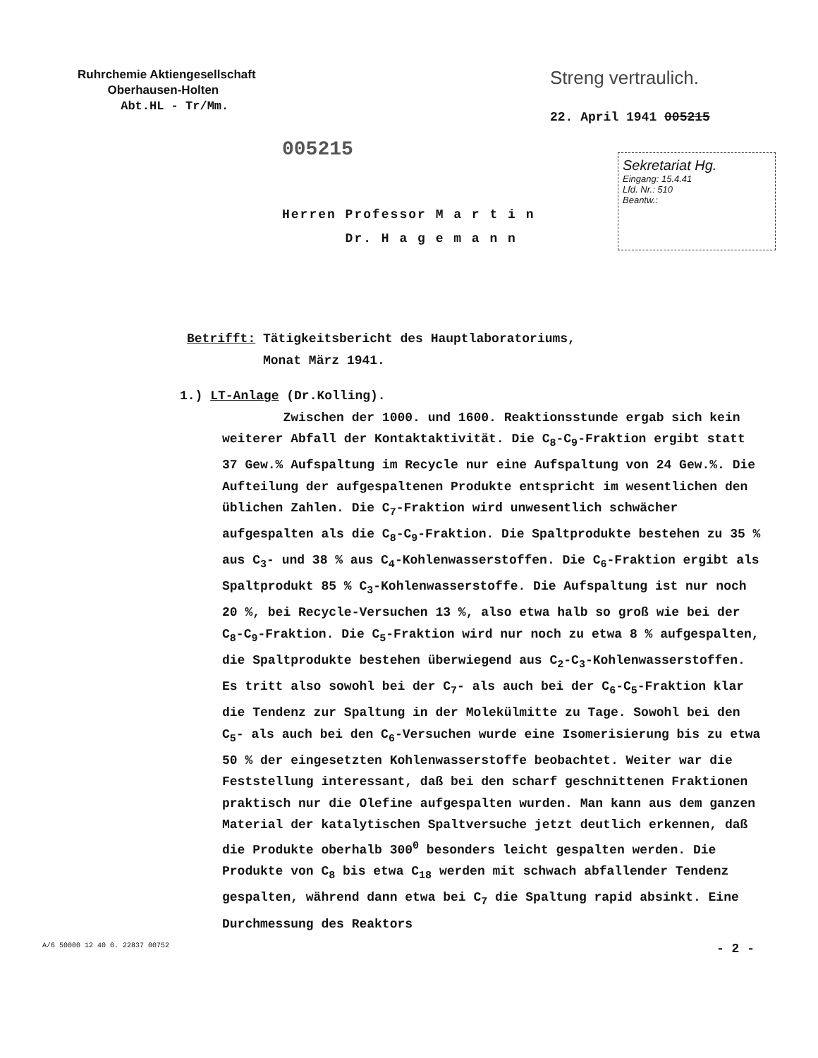Ruhrchemie Aktiengesellschaft
Oberhausen-Holten
Abt.HL - Tr/Mm.
Streng vertraulich.
22. April 1941 005215
005215
Herren Professor M a r t i n
Dr. H a g e m a n n
Sekretariat Hg.
Eingang: 15.4.41
Lfd. Nr.: 510
Beantw.:
Betrifft: Tätigkeitsbericht des Hauptlaboratoriums,
Monat März 1941.
1.) LT-Anlage (Dr.Kolling).
Zwischen der 1000. und 1600. Reaktionsstunde ergab sich kein weiterer Abfall der Kontaktaktivität. Die C<sub>8</sub>-C<sub>9</sub>-Fraktion ergibt statt 37 Gew.% Aufspaltung im Recycle nur eine Aufspaltung von 24 Gew.%. Die Aufteilung der aufgespaltenen Produkte entspricht im wesentlichen den üblichen Zahlen. Die C<sub>7</sub>-Fraktion wird unwesentlich schwächer aufgespalten als die C<sub>8</sub>-C<sub>9</sub>-Fraktion. Die Spaltprodukte bestehen zu 35 % aus C<sub>3</sub>- und 38 % aus C<sub>4</sub>-Kohlenwasserstoffen. Die C<sub>6</sub>-Fraktion ergibt als Spaltprodukt 85 % C<sub>3</sub>-Kohlenwasserstoffe. Die Aufspaltung ist nur noch 20 %, bei Recycle-Versuchen 13 %, also etwa halb so groß wie bei der C<sub>8</sub>-C<sub>9</sub>-Fraktion. Die C<sub>5</sub>-Fraktion wird nur noch zu etwa 8 % aufgespalten, die Spaltprodukte bestehen überwiegend aus C<sub>2</sub>-C<sub>3</sub>-Kohlenwasserstoffen. Es tritt also sowohl bei der C<sub>7</sub>- als auch bei der C<sub>6</sub>-C<sub>5</sub>-Fraktion klar die Tendenz zur Spaltung in der Molekülmitte zu Tage. Sowohl bei den C<sub>5</sub>- als auch bei den C<sub>6</sub>-Versuchen wurde eine Isomerisierung bis zu etwa 50 % der eingesetzten Kohlenwasserstoffe beobachtet. Weiter war die Feststellung interessant, daß bei den scharf geschnittenen Fraktionen praktisch nur die Olefine aufgespalten wurden. Man kann aus dem ganzen Material der katalytischen Spaltversuche jetzt deutlich erkennen, daß die Produkte oberhalb 300<sup>0</sup> besonders leicht gespalten werden. Die Produkte von C<sub>8</sub> bis etwa C<sub>18</sub> werden mit schwach abfallender Tendenz gespalten, während dann etwa bei C<sub>7</sub> die Spaltung rapid absinkt. Eine Durchmessung des Reaktors
A/6 50000 12 40 0. 22837 00752 - 2 -